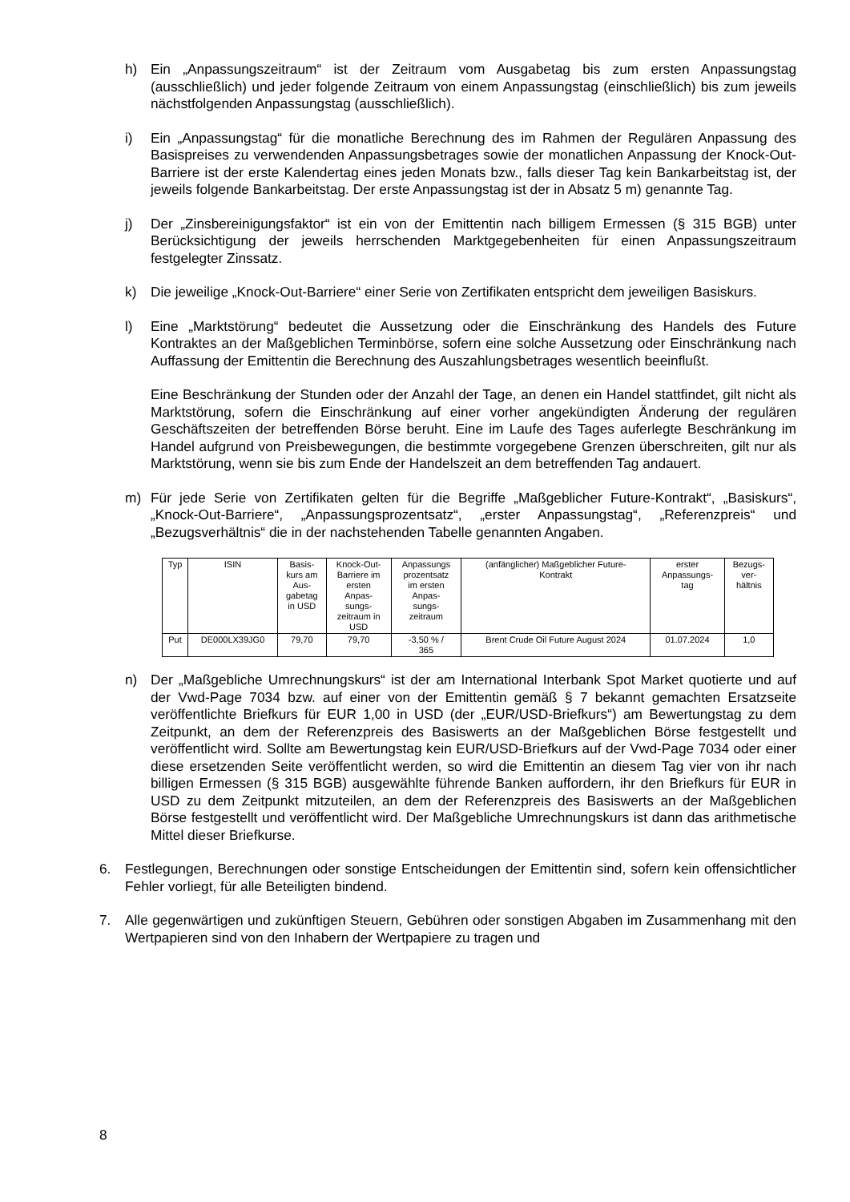h) Ein „Anpassungszeitraum“ ist der Zeitraum vom Ausgabetag bis zum ersten Anpassungstag (ausschließlich) und jeder folgende Zeitraum von einem Anpassungstag (einschließlich) bis zum jeweils nächstfolgenden Anpassungstag (ausschließlich).
i) Ein „Anpassungstag“ für die monatliche Berechnung des im Rahmen der Regulären Anpassung des Basispreises zu verwendenden Anpassungsbetrages sowie der monatlichen Anpassung der Knock-Out-Barriere ist der erste Kalendertag eines jeden Monats bzw., falls dieser Tag kein Bankarbeitstag ist, der jeweils folgende Bankarbeitstag. Der erste Anpassungstag ist der in Absatz 5 m) genannte Tag.
j) Der „Zinsbereinigungsfaktor“ ist ein von der Emittentin nach billigem Ermessen (§ 315 BGB) unter Berücksichtigung der jeweils herrschenden Marktgegebenheiten für einen Anpassungszeitraum festgelegter Zinssatz.
k) Die jeweilige „Knock-Out-Barriere“ einer Serie von Zertifikaten entspricht dem jeweiligen Basiskurs.
l) Eine „Marktstörung“ bedeutet die Aussetzung oder die Einschränkung des Handels des Future Kontraktes an der Maßgeblichen Terminbörse, sofern eine solche Aussetzung oder Einschränkung nach Auffassung der Emittentin die Berechnung des Auszahlungsbetrages wesentlich beeinflußt.
Eine Beschränkung der Stunden oder der Anzahl der Tage, an denen ein Handel stattfindet, gilt nicht als Marktstörung, sofern die Einschränkung auf einer vorher angekündigten Änderung der regulären Geschäftszeiten der betreffenden Börse beruht. Eine im Laufe des Tages auferlegte Beschränkung im Handel aufgrund von Preisbewegungen, die bestimmte vorgegebene Grenzen überschreiten, gilt nur als Marktstörung, wenn sie bis zum Ende der Handelszeit an dem betreffenden Tag andauert.
m) Für jede Serie von Zertifikaten gelten für die Begriffe „Maßgeblicher Future-Kontrakt“, „Basiskurs“, „Knock-Out-Barriere“, „Anpassungsprozentsatz“, „erster Anpassungstag“, „Referenzpreis“ und „Bezugsverhältnis“ die in der nachstehenden Tabelle genannten Angaben.
| Typ | ISIN | Basis- kurs am Aus- gabetag in USD | Knock-Out- Barriere im ersten Anpas- sungs- zeitraum in USD | Anpassungs prozentsatz im ersten Anpas- sungs- zeitraum | (anfänglicher) Maßgeblicher Future- Kontrakt | erster Anpassungs- tag | Bezugs- ver- hältnis |
| --- | --- | --- | --- | --- | --- | --- | --- |
| Put | DE000LX39JG0 | 79,70 | 79,70 | -3,50 % / 365 | Brent Crude Oil Future August 2024 | 01.07.2024 | 1,0 |
n) Der „Maßgebliche Umrechnungskurs“ ist der am International Interbank Spot Market quotierte und auf der Vwd-Page 7034 bzw. auf einer von der Emittentin gemäß § 7 bekannt gemachten Ersatzseite veröffentlichte Briefkurs für EUR 1,00 in USD (der „EUR/USD-Briefkurs“) am Bewertungstag zu dem Zeitpunkt, an dem der Referenzpreis des Basiswerts an der Maßgeblichen Börse festgestellt und veröffentlicht wird. Sollte am Bewertungstag kein EUR/USD-Briefkurs auf der Vwd-Page 7034 oder einer diese ersetzenden Seite veröffentlicht werden, so wird die Emittentin an diesem Tag vier von ihr nach billigen Ermessen (§ 315 BGB) ausgewählte führende Banken auffordern, ihr den Briefkurs für EUR in USD zu dem Zeitpunkt mitzuteilen, an dem der Referenzpreis des Basiswerts an der Maßgeblichen Börse festgestellt und veröffentlicht wird. Der Maßgebliche Umrechnungskurs ist dann das arithmetische Mittel dieser Briefkurse.
6. Festlegungen, Berechnungen oder sonstige Entscheidungen der Emittentin sind, sofern kein offensichtlicher Fehler vorliegt, für alle Beteiligten bindend.
7. Alle gegenwärtigen und zukünftigen Steuern, Gebühren oder sonstigen Abgaben im Zusammenhang mit den Wertpapieren sind von den Inhabern der Wertpapiere zu tragen und
8